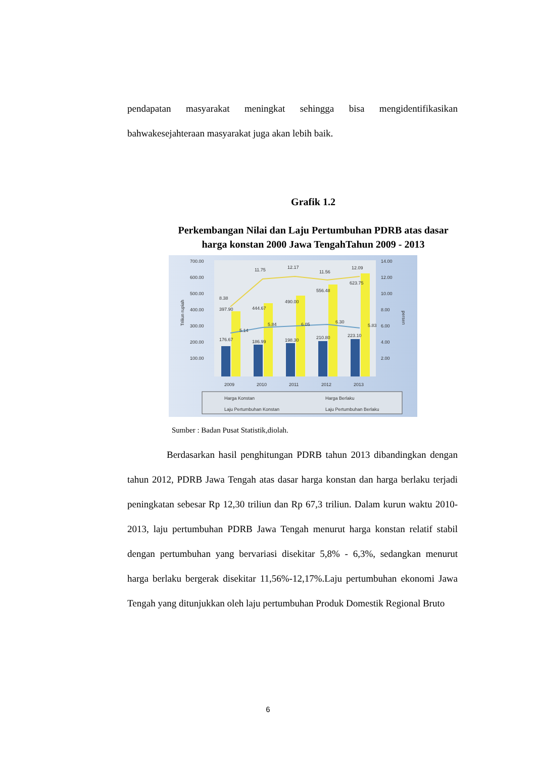pendapatan masyarakat meningkat sehingga bisa mengidentifikasikan bahwakesejahteraan masyarakat juga akan lebih baik.
Grafik 1.2
Perkembangan Nilai dan Laju Pertumbuhan PDRB atas dasar harga konstan 2000 Jawa TengahTahun 2009 - 2013
700.00
600.00
500.00
400.00
300.00
200.00
100.00
14.00
12.00
10.00
8.00
6.00
4.00
2.00
Triliun rupiah
persen
176.67
397.90
8.38
5.14
186.99
444.67
11.75
5.84
198.30
490.00
12.17
6.05
210.80
556.48
11.56
6.30
223.10
623.75
12.09
5.83
2009
2010
2011
2012
2013
Harga Konstan
Harga Berlaku
Laju Pertumbuhan Konstan
Laju Pertumbuhan Berlaku
Sumber : Badan Pusat Statistik,diolah.
Berdasarkan hasil penghitungan PDRB tahun 2013 dibandingkan dengan tahun 2012, PDRB Jawa Tengah atas dasar harga konstan dan harga berlaku terjadi peningkatan sebesar Rp 12,30 triliun dan Rp 67,3 triliun. Dalam kurun waktu 2010-2013, laju pertumbuhan PDRB Jawa Tengah menurut harga konstan relatif stabil dengan pertumbuhan yang bervariasi disekitar 5,8% - 6,3%, sedangkan menurut harga berlaku bergerak disekitar 11,56%-12,17%.Laju pertumbuhan ekonomi Jawa Tengah yang ditunjukkan oleh laju pertumbuhan Produk Domestik Regional Bruto
6